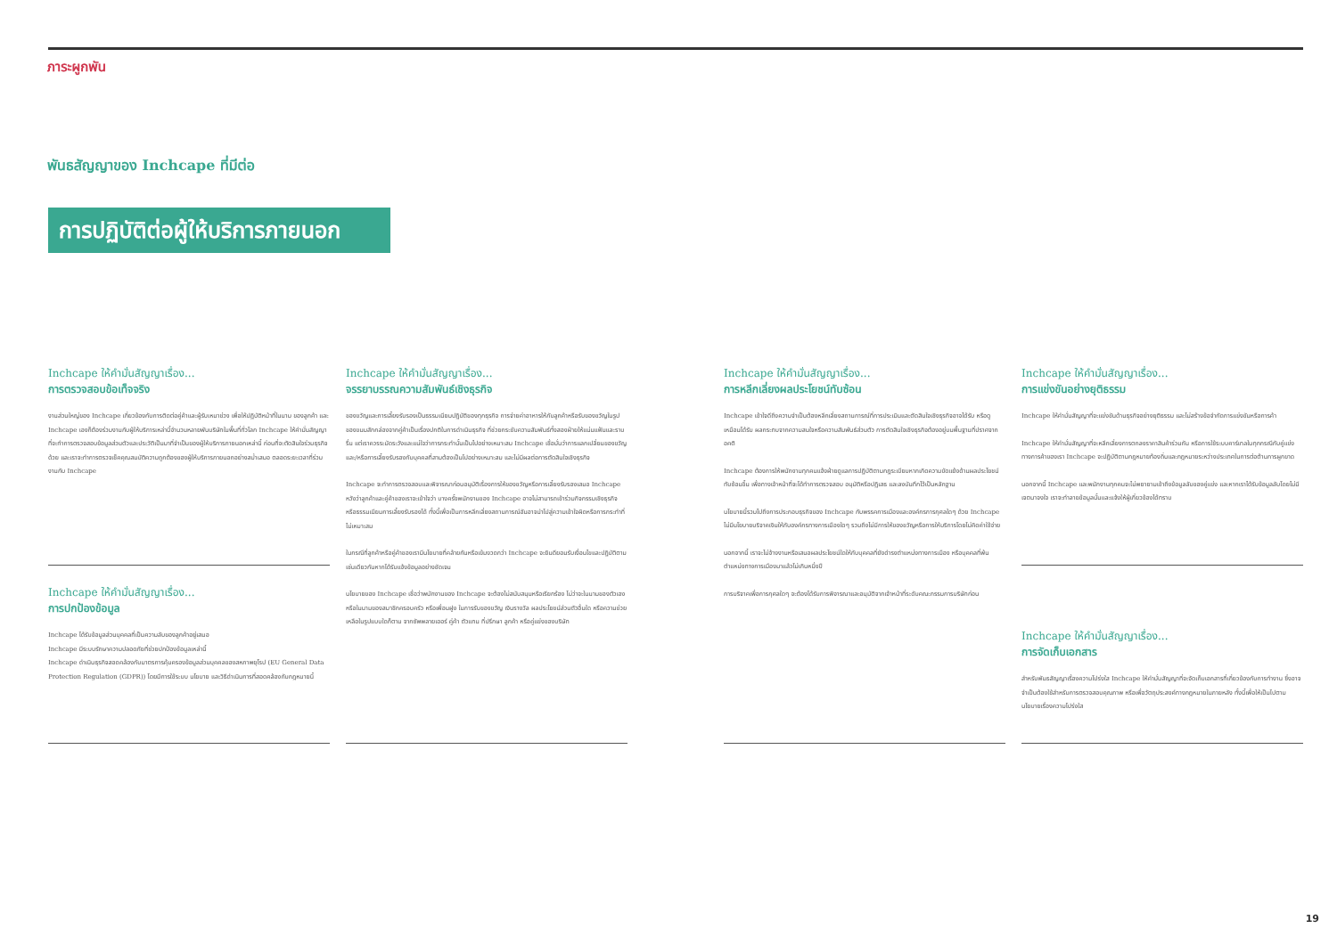ภาระผูกพัน
พันธสัญญาของ Inchcape ที่มีต่อ
การปฏิบัติต่อผู้ให้บริการภายนอก
Inchcape ให้คำมั่นสัญญาเรื่อง...
การตรวจสอบข้อเท็จจริง
งานส่วนใหญ่ของ Inchcape เกี่ยวข้องกับการติดต่อคู่ค้าและผู้รับเหมาช่วง เพื่อให้ปฏิบัติหน้าที่ในนาม ของลูกค้า และ Inchcape เองก็ต้องร่วมงานกับผู้ให้บริการเหล่านี้จำนวนหลายพันบริษัทในพื้นที่ทั่วโลก Inchcape ให้คำมั่นสัญญาที่จะทำการตรวจสอบข้อมูลส่วนตัวและประวัติเป็นมาที่จำเป็นของผู้ให้บริการภายนอกเหล่านี้ ก่อนที่จะตัดสินใจร่วมธุรกิจด้วย และเราจะทำการตรวจเช็คคุณสมบัติความถูกต้องของผู้ให้บริการภายนอกอย่างสม่ำเสมอ ตลอดระยะเวลาที่ร่วมงานกับ Inchcape
Inchcape ให้คำมั่นสัญญาเรื่อง...
การปกป้องข้อมูล
Inchcape ได้รับข้อมูลส่วนบุคคลที่เป็นความลับของลูกค้าอยู่เสมอ
Inchcape มีระบบรักษาความปลอดภัยที่ช่วยปกป้องข้อมูลเหล่านี้
Inchcape ดำเนินธุรกิจสอดคล้องกับมาตรการคุ้มครองข้อมูลส่วนบุคคลของสหภาพยุโรป (EU General Data Protection Regulation (GDPR)) โดยมีการใช้ระบบ นโยบาย และวิธีดำเนินการที่สอดคล้องกับกฎหมายนี้
Inchcape ให้คำมั่นสัญญาเรื่อง...
จรรยาบรรณความสัมพันธ์เชิงธุรกิจ
ของขวัญและการเลี้ยงรับรองเป็นธรรมเนียมปฏิบัติของทุกธุรกิจ การจ่ายค่าอาหารให้กับลูกค้าหรือรับของขวัญในรูปของขนมสักกล่องจากคู่ค้าเป็นเรื่องปกติในการดำเนินธุรกิจ ที่ช่วยกระชับความสัมพันธ์ทั้งสองฝ่ายให้แน่นแฟ้นและราบรื่น แต่เราควรระมัดระวังและแน่ใจว่าการกระทำนั้นเป็นไปอย่างเหมาะสม Inchcape เชื่อมั่นว่าการแลกเปลี่ยนของขวัญและ/หรือการเลี้ยงรับรองกับบุคคลที่สามต้องเป็นไปอย่างเหมาะสม และไม่มีผลต่อการตัดสินใจเชิงธุรกิจ
Inchcape จะทำการตรวจสอบและพิจารณาก่อนอนุมัติเรื่องการให้ของขวัญหรือการเลี้ยงรับรองเสมอ Inchcape หวังว่าลูกค้าและคู่ค้าของเราจะเข้าใจว่า บางครั้งพนักงานของ Inchcape อาจไม่สามารถเข้าร่วมกิจกรรมเชิงธุรกิจหรือธรรมเนียมการเลี้ยงรับรองได้ ทั้งนี้เพื่อเป็นการหลีกเลี่ยงสถานการณ์อันอาจนำไปสู่ความเข้าใจผิดหรือการกระทำที่ไม่เหมาะสม
ในกรณีที่ลูกค้าหรือคู่ค้าของเรามีนโยบายที่คล้ายกันหรือเข้มงวดกว่า Inchcape จะยินดียอมรับเงื่อนไขและปฏิบัติตามเช่นเดียวกันหากได้รับแจ้งข้อมูลอย่างชัดเจน
นโยบายของ Inchcape เชื่อว่าพนักงานของ Inchcape จะต้องไม่สนับสนุนหรือเรียกร้อง ไม่ว่าจะในนามของตัวเองหรือในนามของสมาชิกครอบครัว หรือเพื่อนฝูง ในการรับของขวัญ เงินรางวัล ผลประโยชน์ส่วนตัวอื่นใด หรือความช่วยเหลือในรูปแบบใดก็ตาม จากซัพพลายเออร์ คู่ค้า ตัวแทน ที่ปรึกษา ลูกค้า หรือคู่แข่งของบริษัท
Inchcape ให้คำมั่นสัญญาเรื่อง...
การหลีกเลี่ยงผลประโยชน์ทับซ้อน
Inchcape เข้าใจดีถึงความจำเป็นต้องหลีกเลี่ยงสถานการณ์ที่การประเมินและตัดสินใจเชิงธุรกิจอาจได้รับ หรือดูเหมือนได้รับ ผลกระทบจากความสนใจหรือความสัมพันธ์ส่วนตัว การตัดสินใจเชิงธุรกิจต้องอยู่บนพื้นฐานที่ปราศจากอคติ
Inchcape ต้องการให้พนักงานทุกคนแจ้งฝ่ายดูแลการปฏิบัติตามกฎระเบียบหากเกิดความขัดแย้งด้านผลประโยชน์ทับซ้อนขึ้น เพื่อทางเจ้าหน้าที่จะได้ทำการตรวจสอบ อนุมัติหรือปฏิเสธ และลงบันทึกไว้เป็นหลักฐาน
นโยบายนี้รวมไปถึงการประกอบธุรกิจของ Inchcape กับพรรคการเมืองและองค์กรการกุศลใดๆ ด้วย Inchcape ไม่มีนโยบายบริจาคเงินให้กับองค์กรทางการเมืองใดๆ รวมถึงไม่มีการให้ของขวัญหรือการให้บริการโดยไม่คิดค่าใช้จ่าย
นอกจากนี้ เราจะไม่จ้างงานหรือเสนอผลประโยชน์ใดให้กับบุคคลที่ยังดำรงตำแหน่งทางการเมือง หรือบุคคลที่พ้นตำแหน่งทางการเมืองมาแล้วไม่เกินหนึ่งปี
การบริจาคเพื่อการกุศลใดๆ จะต้องได้รับการพิจารณาและอนุมัติจากเจ้าหน้าที่ระดับคณะกรรมการบริษัทก่อน
Inchcape ให้คำมั่นสัญญาเรื่อง...
การแข่งขันอย่างยุติธรรม
Inchcape ให้คำมั่นสัญญาที่จะแข่งขันด้านธุรกิจอย่างยุติธรรม และไม่สร้างข้อจำกัดการแข่งขันหรือการค้า
Inchcape ให้คำมั่นสัญญาที่จะหลีกเลี่ยงการตกลงราคาสินค้าร่วมกัน หรือการใช้ระบบคาร์เทลในทุกกรณีกับคู่แข่งทางการค้าของเรา Inchcape จะปฏิบัติตามกฎหมายท้องถิ่นและกฎหมายระหว่างประเทศในการต่อต้านการผูกขาด
นอกจากนี้ Inchcape และพนักงานทุกคนจะไม่พยายามเข้าถึงข้อมูลลับของคู่แข่ง และหากเราได้รับข้อมูลลับโดยไม่มีเจตนาจงใจ เราจะทำลายข้อมูลนั้นและแจ้งให้ผู้เกี่ยวข้องได้ทราบ
Inchcape ให้คำมั่นสัญญาเรื่อง...
การจัดเก็บเอกสาร
สำหรับพันธสัญญาเรื่องความโปร่งใส Inchcape ให้คำมั่นสัญญาที่จะจัดเก็บเอกสารที่เกี่ยวข้องกับการทำงาน ซึ่งอาจจำเป็นต้องใช้สำหรับการตรวจสอบคุณภาพ หรือเพื่อวัตถุประสงค์ทางกฎหมายในภายหลัง ทั้งนี้เพื่อให้เป็นไปตามนโยบายเรื่องความโปร่งใส
19